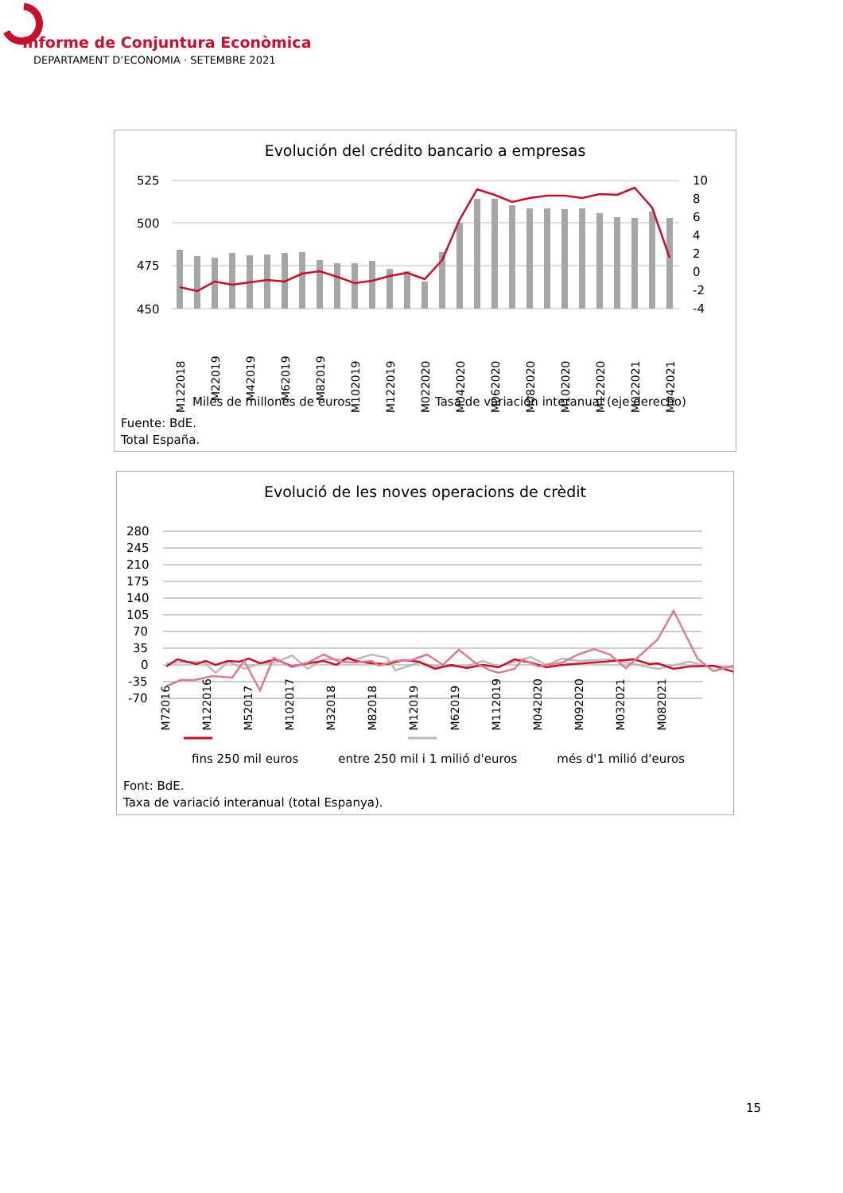Informe de Conjuntura Econòmica
DEPARTAMENT D’ECONOMIA · SETEMBRE 2021
Evolución del crédito bancario a empresas
525
500
475
450
10
8
6
4
2
0
-2
-4
M122018
M22019
M42019
M62019
M82019
M102019
M122019
M022020
M042020
M062020
M082020
M102020
M122020
M022021
M042021
Miles de millones de euros
Tasa de variación interanual (eje derecho)
Fuente: BdE.
Total España.
Evolució de les noves operacions de crèdit
280
245
210
175
140
105
70
35
0
-35
-70
M72016 M122016 M52017 M102017 M32018 M82018 M12019 M62019 M112019 M042020 M092020 M032021 M082021
fins 250 mil euros entre 250 mil i 1 milió d'euros més d'1 milió d'euros
Font: BdE.
Taxa de variació interanual (total Espanya).
15